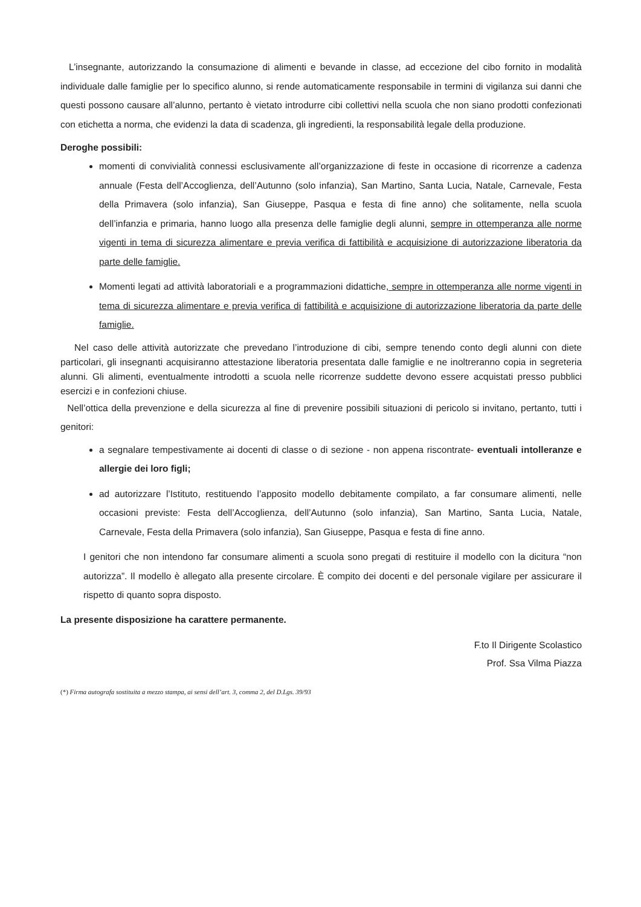L’insegnante, autorizzando la consumazione di alimenti e bevande in classe, ad eccezione del cibo fornito in modalità individuale dalle famiglie per lo specifico alunno, si rende automaticamente responsabile in termini di vigilanza sui danni che questi possono causare all’alunno, pertanto è vietato introdurre cibi collettivi nella scuola che non siano prodotti confezionati con etichetta a norma, che evidenzi la data di scadenza, gli ingredienti, la responsabilità legale della produzione.
Deroghe possibili:
momenti di convivialità connessi esclusivamente all’organizzazione di feste in occasione di ricorrenze a cadenza annuale (Festa dell’Accoglienza, dell’Autunno (solo infanzia), San Martino, Santa Lucia, Natale, Carnevale, Festa della Primavera (solo infanzia), San Giuseppe, Pasqua e festa di fine anno) che solitamente, nella scuola dell’infanzia e primaria, hanno luogo alla presenza delle famiglie degli alunni, sempre in ottemperanza alle norme vigenti in tema di sicurezza alimentare e previa verifica di fattibilità e acquisizione di autorizzazione liberatoria da parte delle famiglie.
Momenti legati ad attività laboratoriali e a programmazioni didattiche, sempre in ottemperanza alle norme vigenti in tema di sicurezza alimentare e previa verifica di fattibilità e acquisizione di autorizzazione liberatoria da parte delle famiglie.
Nel caso delle attività autorizzate che prevedano l’introduzione di cibi, sempre tenendo conto degli alunni con diete particolari, gli insegnanti acquisiranno attestazione liberatoria presentata dalle famiglie e ne inoltreranno copia in segreteria alunni. Gli alimenti, eventualmente introdotti a scuola nelle ricorrenze suddette devono essere acquistati presso pubblici esercizi e in confezioni chiuse.
Nell’ottica della prevenzione e della sicurezza al fine di prevenire possibili situazioni di pericolo si invitano, pertanto, tutti i genitori:
a segnalare tempestivamente ai docenti di classe o di sezione - non appena riscontrate- eventuali intolleranze e allergie dei loro figli;
ad autorizzare l’Istituto, restituendo l’apposito modello debitamente compilato, a far consumare alimenti, nelle occasioni previste: Festa dell’Accoglienza, dell’Autunno (solo infanzia), San Martino, Santa Lucia, Natale, Carnevale, Festa della Primavera (solo infanzia), San Giuseppe, Pasqua e festa di fine anno.
I genitori che non intendono far consumare alimenti a scuola sono pregati di restituire il modello con la dicitura “non autorizza”. Il modello è allegato alla presente circolare. È compito dei docenti e del personale vigilare per assicurare il rispetto di quanto sopra disposto.
La presente disposizione ha carattere permanente.
F.to Il Dirigente Scolastico
Prof. Ssa Vilma Piazza
(*) Firma autografa sostituita a mezzo stampa, ai sensi dell’art. 3, comma 2, del D.Lgs. 39/93